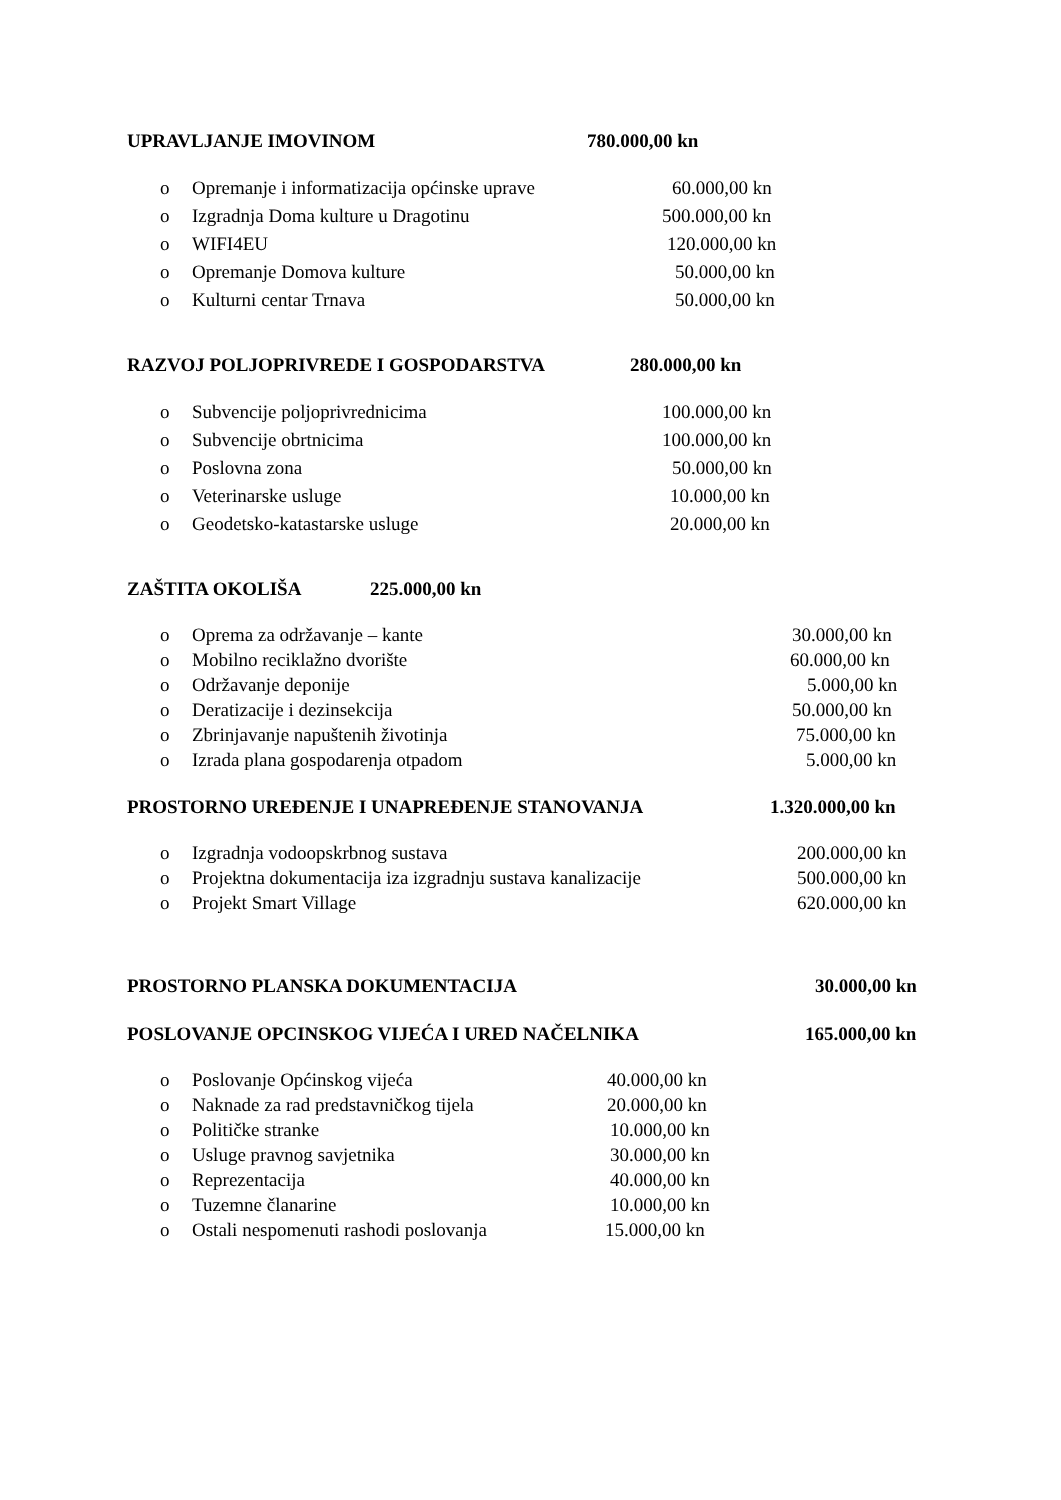UPRAVLJANJE IMOVINOM 780.000,00 kn
o Opremanje i informatizacija općinske uprave 60.000,00 kn
o Izgradnja Doma kulture u Dragotinu 500.000,00 kn
o WIFI4EU 120.000,00 kn
o Opremanje Domova kulture 50.000,00 kn
o Kulturni centar Trnava 50.000,00 kn
RAZVOJ POLJOPRIVREDE I GOSPODARSTVA 280.000,00 kn
o Subvencije poljoprivrednicima 100.000,00 kn
o Subvencije obrtnicima 100.000,00 kn
o Poslovna zona 50.000,00 kn
o Veterinarske usluge 10.000,00 kn
o Geodetsko-katastarske usluge 20.000,00 kn
ZAŠTITA OKOLIŠA 225.000,00 kn
o Oprema za održavanje – kante 30.000,00 kn
o Mobilno reciklažno dvorište 60.000,00 kn
o Održavanje deponije 5.000,00 kn
o Deratizacije i dezinsekcija 50.000,00 kn
o Zbrinjavanje napuštenih životinja 75.000,00 kn
o Izrada plana gospodarenja otpadom 5.000,00 kn
PROSTORNO UREĐENJE I UNAPREĐENJE STANOVANJA 1.320.000,00 kn
o Izgradnja vodoopskrbnog sustava 200.000,00 kn
o Projektna dokumentacija iza izgradnju sustava kanalizacije 500.000,00 kn
o Projekt Smart Village 620.000,00 kn
PROSTORNO PLANSKA DOKUMENTACIJA 30.000,00 kn
POSLOVANJE OPCINSKOG VIJEĆA I URED NAČELNIKA 165.000,00 kn
o Poslovanje Općinskog vijeća 40.000,00 kn
o Naknade za rad predstavničkog tijela 20.000,00 kn
o Političke stranke 10.000,00 kn
o Usluge pravnog savjetnika 30.000,00 kn
o Reprezentacija 40.000,00 kn
o Tuzemne članarine 10.000,00 kn
o Ostali nespomenuti rashodi poslovanja 15.000,00 kn